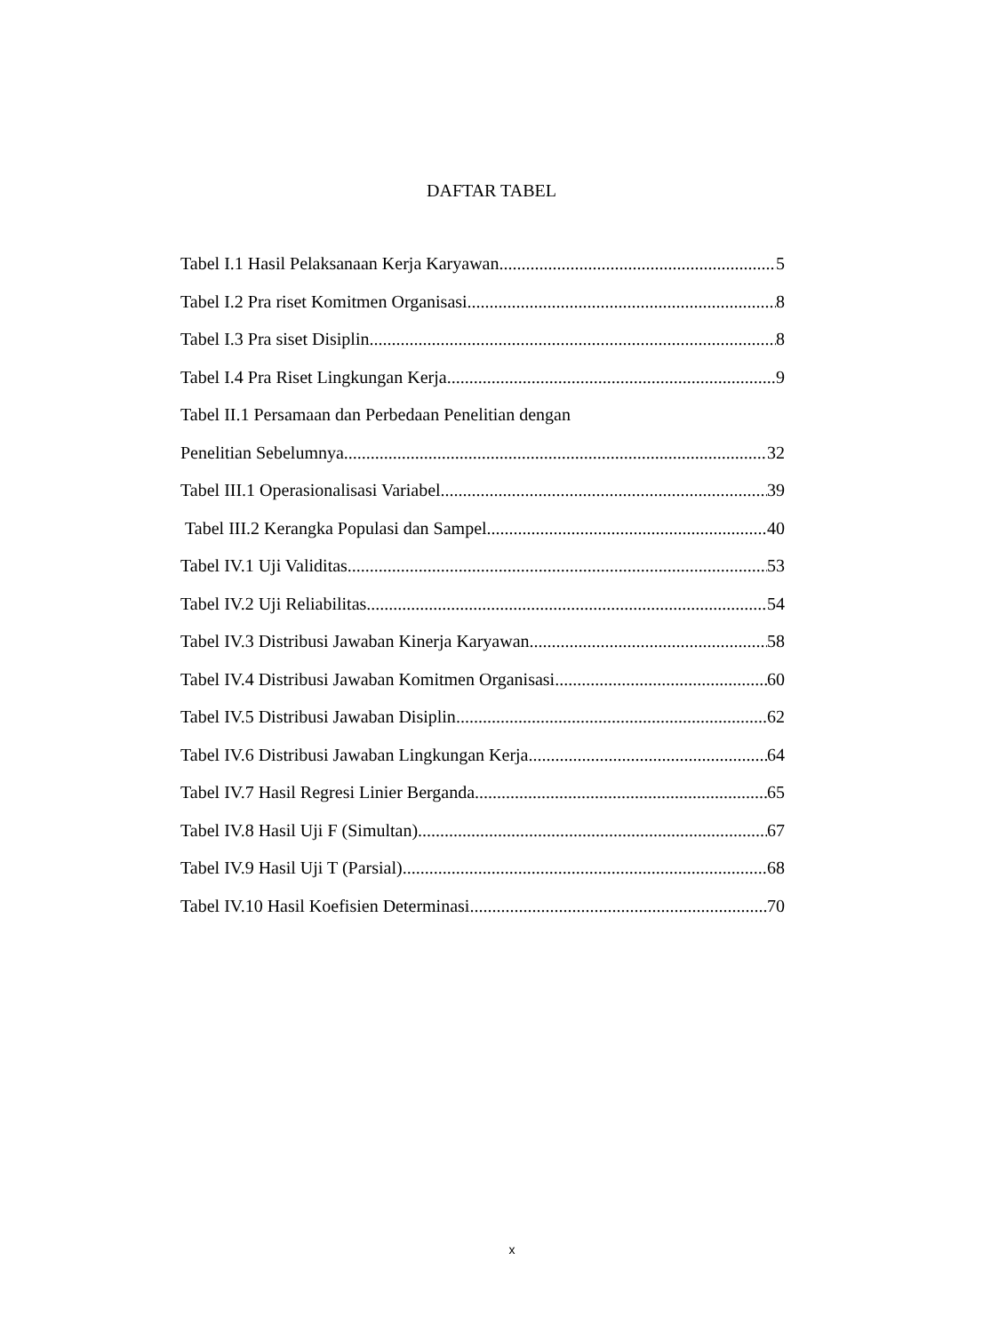DAFTAR TABEL
Tabel I.1 Hasil Pelaksanaan Kerja Karyawan 5
Tabel I.2 Pra riset Komitmen Organisasi 8
Tabel I.3 Pra siset Disiplin 8
Tabel I.4 Pra Riset Lingkungan Kerja 9
Tabel II.1 Persamaan dan Perbedaan Penelitian dengan
Penelitian Sebelumnya 32
Tabel III.1 Operasionalisasi Variabel 39
Tabel III.2 Kerangka Populasi dan Sampel 40
Tabel IV.1 Uji Validitas 53
Tabel IV.2 Uji Reliabilitas 54
Tabel IV.3 Distribusi Jawaban Kinerja Karyawan 58
Tabel IV.4 Distribusi Jawaban Komitmen Organisasi 60
Tabel IV.5 Distribusi Jawaban Disiplin 62
Tabel IV.6 Distribusi Jawaban Lingkungan Kerja 64
Tabel IV.7 Hasil Regresi Linier Berganda 65
Tabel IV.8 Hasil Uji F (Simultan) 67
Tabel IV.9 Hasil Uji T (Parsial) 68
Tabel IV.10 Hasil Koefisien Determinasi 70
x